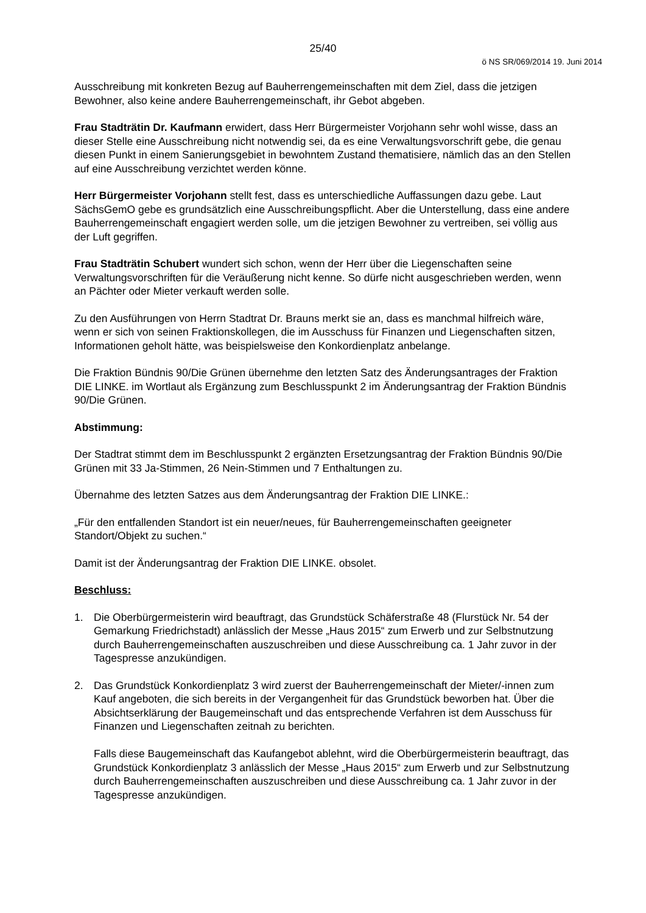25/40
ö NS SR/069/2014 19. Juni 2014
Ausschreibung mit konkreten Bezug auf Bauherrengemeinschaften mit dem Ziel, dass die jetzigen Bewohner, also keine andere Bauherrengemeinschaft, ihr Gebot abgeben.
Frau Stadträtin Dr. Kaufmann erwidert, dass Herr Bürgermeister Vorjohann sehr wohl wisse, dass an dieser Stelle eine Ausschreibung nicht notwendig sei, da es eine Verwaltungsvorschrift gebe, die genau diesen Punkt in einem Sanierungsgebiet in bewohntem Zustand thematisiere, nämlich das an den Stellen auf eine Ausschreibung verzichtet werden könne.
Herr Bürgermeister Vorjohann stellt fest, dass es unterschiedliche Auffassungen dazu gebe. Laut SächsGemO gebe es grundsätzlich eine Ausschreibungspflicht. Aber die Unterstellung, dass eine andere Bauherrengemeinschaft engagiert werden solle, um die jetzigen Bewohner zu vertreiben, sei völlig aus der Luft gegriffen.
Frau Stadträtin Schubert wundert sich schon, wenn der Herr über die Liegenschaften seine Verwaltungsvorschriften für die Veräußerung nicht kenne. So dürfe nicht ausgeschrieben werden, wenn an Pächter oder Mieter verkauft werden solle.
Zu den Ausführungen von Herrn Stadtrat Dr. Brauns merkt sie an, dass es manchmal hilfreich wäre, wenn er sich von seinen Fraktionskollegen, die im Ausschuss für Finanzen und Liegenschaften sitzen, Informationen geholt hätte, was beispielsweise den Konkordienplatz anbelange.
Die Fraktion Bündnis 90/Die Grünen übernehme den letzten Satz des Änderungsantrages der Fraktion DIE LINKE. im Wortlaut als Ergänzung zum Beschlusspunkt 2 im Änderungsantrag der Fraktion Bündnis 90/Die Grünen.
Abstimmung:
Der Stadtrat stimmt dem im Beschlusspunkt 2 ergänzten Ersetzungsantrag der Fraktion Bündnis 90/Die Grünen mit 33 Ja-Stimmen, 26 Nein-Stimmen und 7 Enthaltungen zu.
Übernahme des letzten Satzes aus dem Änderungsantrag der Fraktion DIE LINKE.:
„Für den entfallenden Standort ist ein neuer/neues, für Bauherrengemeinschaften geeigneter Standort/Objekt zu suchen.“
Damit ist der Änderungsantrag der Fraktion DIE LINKE. obsolet.
Beschluss:
1. Die Oberbürgermeisterin wird beauftragt, das Grundstück Schäferstraße 48 (Flurstück Nr. 54 der Gemarkung Friedrichstadt) anlässlich der Messe „Haus 2015“ zum Erwerb und zur Selbstnutzung durch Bauherrengemeinschaften auszuschreiben und diese Ausschreibung ca. 1 Jahr zuvor in der Tagespresse anzukündigen.
2. Das Grundstück Konkordienplatz 3 wird zuerst der Bauherrengemeinschaft der Mieter/-innen zum Kauf angeboten, die sich bereits in der Vergangenheit für das Grundstück beworben hat. Über die Absichtserklärung der Baugemeinschaft und das entsprechende Verfahren ist dem Ausschuss für Finanzen und Liegenschaften zeitnah zu berichten.
Falls diese Baugemeinschaft das Kaufangebot ablehnt, wird die Oberbürgermeisterin beauftragt, das Grundstück Konkordienplatz 3 anlässlich der Messe „Haus 2015“ zum Erwerb und zur Selbstnutzung durch Bauherrengemeinschaften auszuschreiben und diese Ausschreibung ca. 1 Jahr zuvor in der Tagespresse anzukündigen.